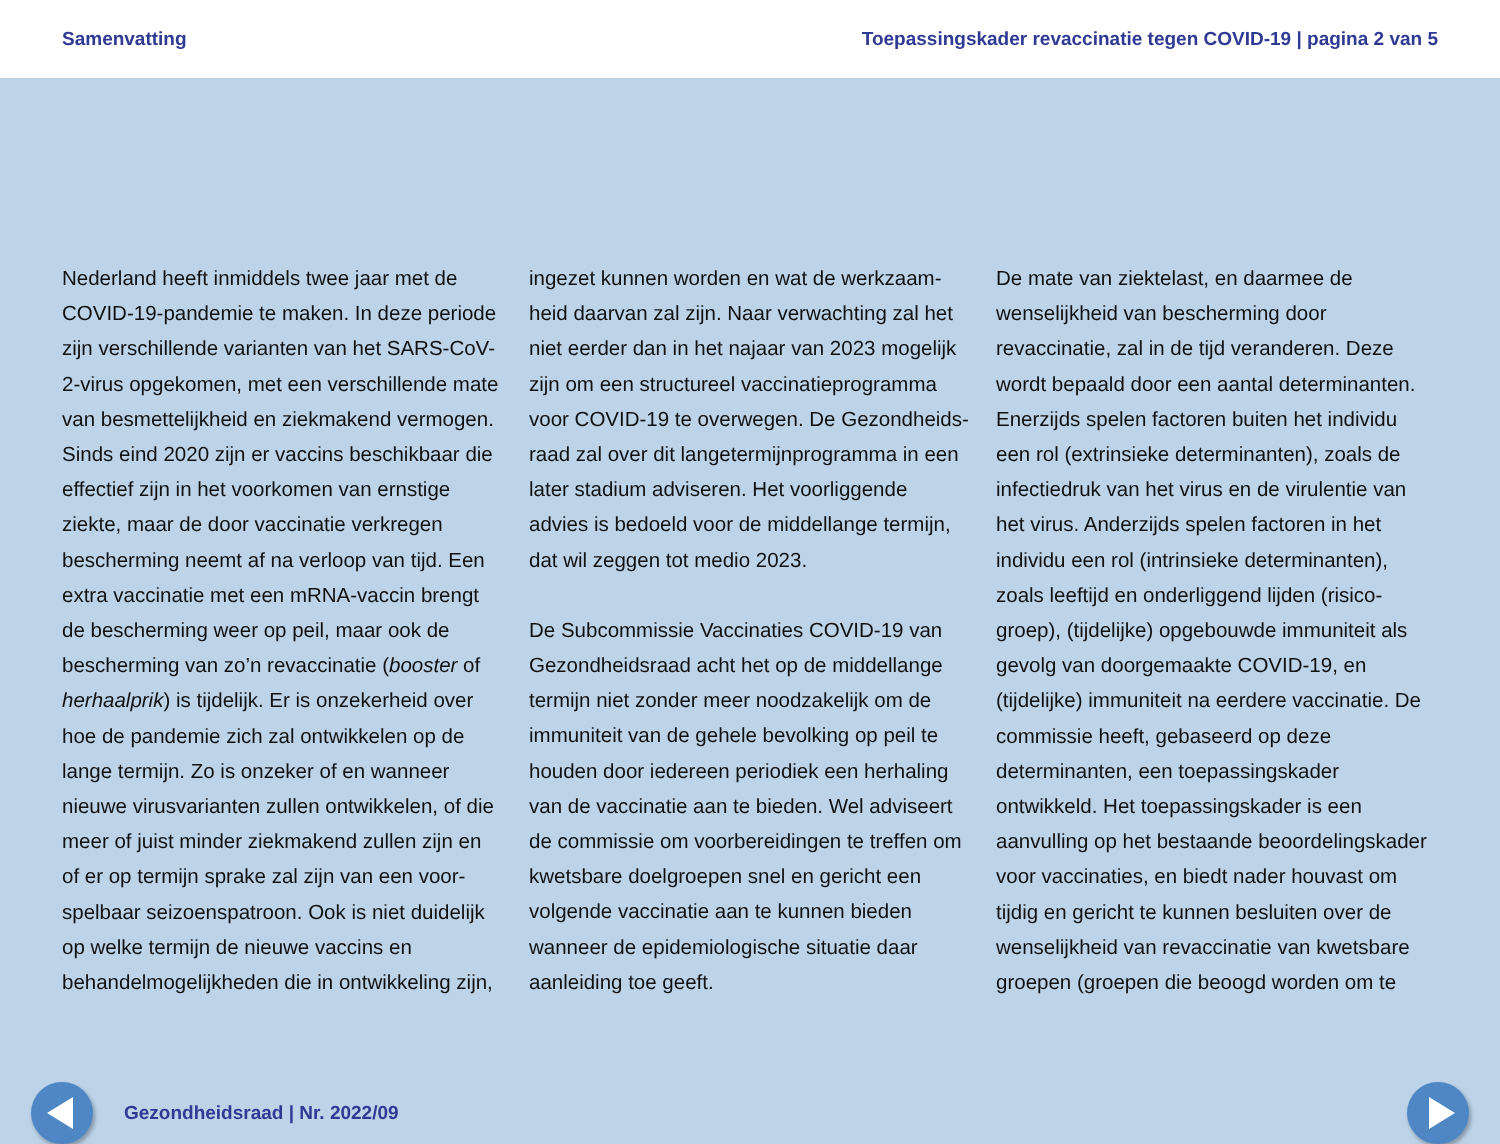Samenvatting Toepassingskader revaccinatie tegen COVID-19 | pagina 2 van 5
Nederland heeft inmiddels twee jaar met de COVID-19-pandemie te maken. In deze periode zijn verschillende varianten van het SARS-CoV-2-virus opgekomen, met een verschillende mate van besmettelijkheid en ziekmakend vermogen. Sinds eind 2020 zijn er vaccins beschikbaar die effectief zijn in het voorkomen van ernstige ziekte, maar de door vaccinatie verkregen bescherming neemt af na verloop van tijd. Een extra vaccinatie met een mRNA-vaccin brengt de bescherming weer op peil, maar ook de bescherming van zo’n revaccinatie (booster of herhaalprik) is tijdelijk. Er is onzekerheid over hoe de pandemie zich zal ontwikkelen op de lange termijn. Zo is onzeker of en wanneer nieuwe virusvarianten zullen ontwikkelen, of die meer of juist minder ziekmakend zullen zijn en of er op termijn sprake zal zijn van een voor-spelbaar seizoenspatroon. Ook is niet duidelijk op welke termijn de nieuwe vaccins en behandelmogelijkheden die in ontwikkeling zijn,
ingezet kunnen worden en wat de werkzaam-heid daarvan zal zijn. Naar verwachting zal het niet eerder dan in het najaar van 2023 mogelijk zijn om een structureel vaccinatieprogramma voor COVID-19 te overwegen. De Gezondheids-raad zal over dit langetermijnprogramma in een later stadium adviseren. Het voorliggende advies is bedoeld voor de middellange termijn, dat wil zeggen tot medio 2023.
De Subcommissie Vaccinaties COVID-19 van Gezondheidsraad acht het op de middellange termijn niet zonder meer noodzakelijk om de immuniteit van de gehele bevolking op peil te houden door iedereen periodiek een herhaling van de vaccinatie aan te bieden. Wel adviseert de commissie om voorbereidingen te treffen om kwetsbare doelgroepen snel en gericht een volgende vaccinatie aan te kunnen bieden wanneer de epidemiologische situatie daar aanleiding toe geeft.
De mate van ziektelast, en daarmee de wenselijkheid van bescherming door revaccinatie, zal in de tijd veranderen. Deze wordt bepaald door een aantal determinanten. Enerzijds spelen factoren buiten het individu een rol (extrinsieke determinanten), zoals de infectiedruk van het virus en de virulentie van het virus. Anderzijds spelen factoren in het individu een rol (intrinsieke determinanten), zoals leeftijd en onderliggend lijden (risico-groep), (tijdelijke) opgebouwde immuniteit als gevolg van doorgemaakte COVID-19, en (tijdelijke) immuniteit na eerdere vaccinatie. De commissie heeft, gebaseerd op deze determinanten, een toepassingskader ontwikkeld. Het toepassingskader is een aanvulling op het bestaande beoordelingskader voor vaccinaties, en biedt nader houvast om tijdig en gericht te kunnen besluiten over de wenselijkheid van revaccinatie van kwetsbare groepen (groepen die beoogd worden om te
Gezondheidsraad | Nr. 2022/09